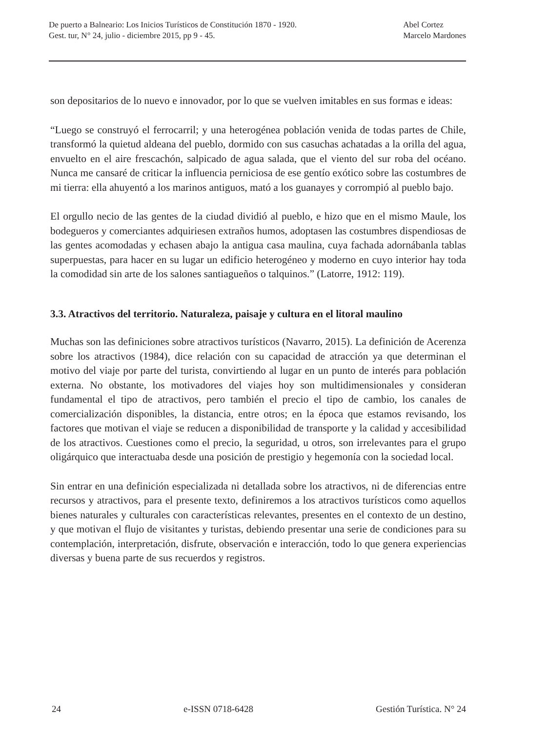De puerto a Balneario: Los Inicios Turísticos de Constitución 1870 - 1920.
Gest. tur, N° 24, julio - diciembre 2015, pp 9 - 45.
Abel Cortez
Marcelo Mardones
son depositarios de lo nuevo e innovador, por lo que se vuelven imitables en sus formas e ideas:
“Luego se construyó el ferrocarril; y una heterogénea población venida de todas partes de Chile, transformó la quietud aldeana del pueblo, dormido con sus casuchas achatadas a la orilla del agua, envuelto en el aire frescachón, salpicado de agua salada, que el viento del sur roba del océano. Nunca me cansaré de criticar la influencia perniciosa de ese gentío exótico sobre las costumbres de mi tierra: ella ahuyentó a los marinos antiguos, mató a los guanayes y corrompió al pueblo bajo.
El orgullo necio de las gentes de la ciudad dividió al pueblo, e hizo que en el mismo Maule, los bodegueros y comerciantes adquiriesen extraños humos, adoptasen las costumbres dispendiosas de las gentes acomodadas y echasen abajo la antigua casa maulina, cuya fachada adornábanla tablas superpuestas, para hacer en su lugar un edificio heterogéneo y moderno en cuyo interior hay toda la comodidad sin arte de los salones santiagueños o talquinos.” (Latorre, 1912: 119).
3.3. Atractivos del territorio. Naturaleza, paisaje y cultura en el litoral maulino
Muchas son las definiciones sobre atractivos turísticos (Navarro, 2015). La definición de Acerenza sobre los atractivos (1984), dice relación con su capacidad de atracción ya que determinan el motivo del viaje por parte del turista, convirtiendo al lugar en un punto de interés para población externa. No obstante, los motivadores del viajes hoy son multidimensionales y consideran fundamental el tipo de atractivos, pero también el precio el tipo de cambio, los canales de comercialización disponibles, la distancia, entre otros; en la época que estamos revisando, los factores que motivan el viaje se reducen a disponibilidad de transporte y la calidad y accesibilidad de los atractivos. Cuestiones como el precio, la seguridad, u otros, son irrelevantes para el grupo oligárquico que interactuaba desde una posición de prestigio y hegemonía con la sociedad local.
Sin entrar en una definición especializada ni detallada sobre los atractivos, ni de diferencias entre recursos y atractivos, para el presente texto, definiremos a los atractivos turísticos como aquellos bienes naturales y culturales con características relevantes, presentes en el contexto de un destino, y que motivan el flujo de visitantes y turistas, debiendo presentar una serie de condiciones para su contemplación, interpretación, disfrute, observación e interacción, todo lo que genera experiencias diversas y buena parte de sus recuerdos y registros.
24 e-ISSN 0718-6428 Gestión Turística. N° 24